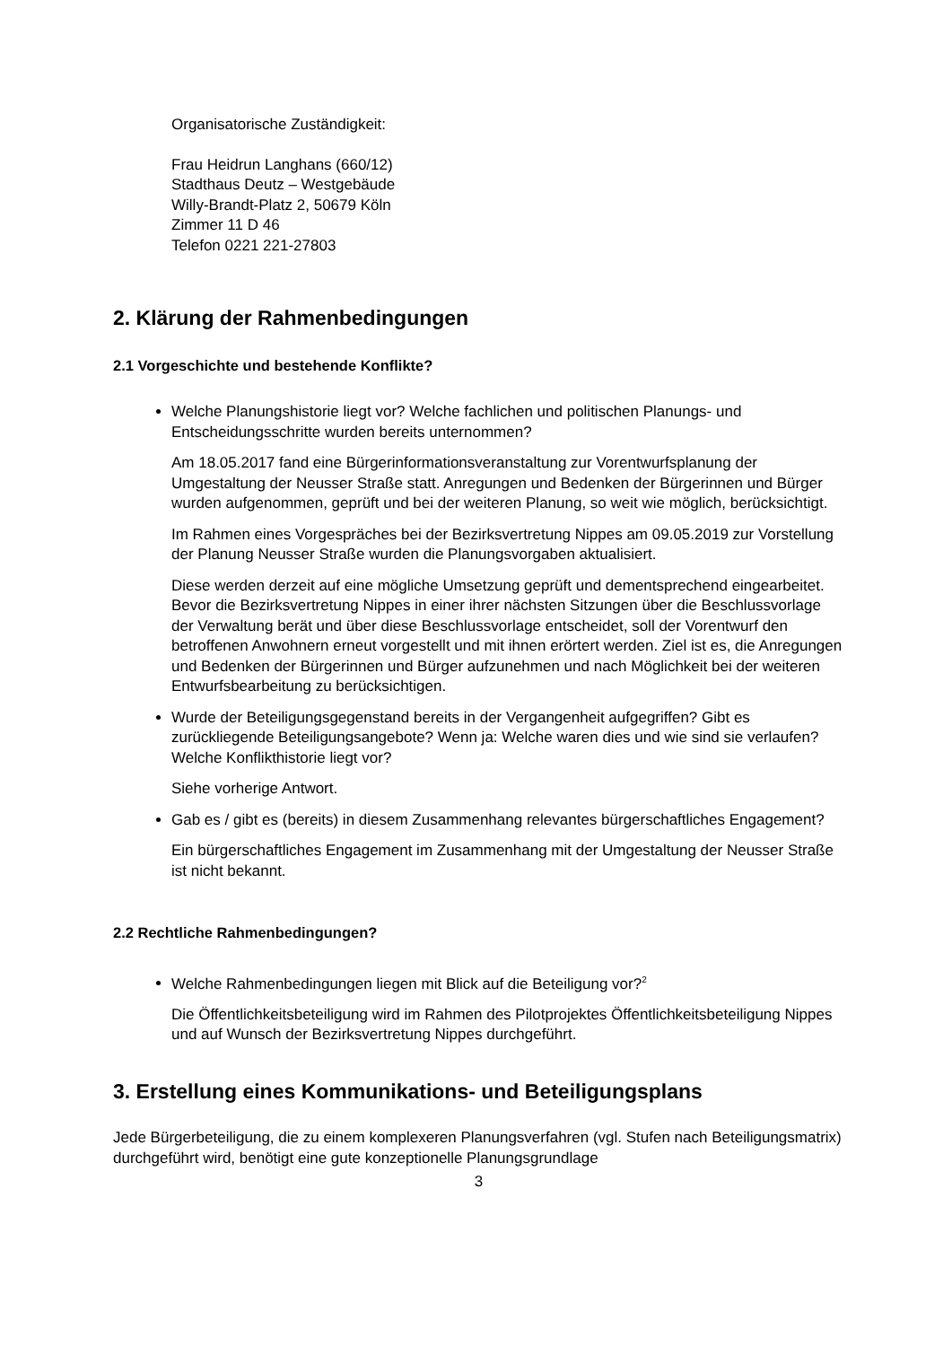Organisatorische Zuständigkeit:
Frau Heidrun Langhans (660/12)
Stadthaus Deutz – Westgebäude
Willy-Brandt-Platz 2, 50679 Köln
Zimmer 11 D 46
Telefon 0221 221-27803
2. Klärung der Rahmenbedingungen
2.1 Vorgeschichte und bestehende Konflikte?
Welche Planungshistorie liegt vor? Welche fachlichen und politischen Planungs- und Entscheidungsschritte wurden bereits unternommen?
Am 18.05.2017 fand eine Bürgerinformationsveranstaltung zur Vorentwurfsplanung der Umgestaltung der Neusser Straße statt. Anregungen und Bedenken der Bürgerinnen und Bürger wurden aufgenommen, geprüft und bei der weiteren Planung, so weit wie möglich, berücksichtigt.
Im Rahmen eines Vorgespräches bei der Bezirksvertretung Nippes am 09.05.2019 zur Vorstellung der Planung Neusser Straße wurden die Planungsvorgaben aktualisiert.
Diese werden derzeit auf eine mögliche Umsetzung geprüft und dementsprechend eingearbeitet. Bevor die Bezirksvertretung Nippes in einer ihrer nächsten Sitzungen über die Beschlussvorlage der Verwaltung berät und über diese Beschlussvorlage entscheidet, soll der Vorentwurf den betroffenen Anwohnern erneut vorgestellt und mit ihnen erörtert werden. Ziel ist es, die Anregungen und Bedenken der Bürgerinnen und Bürger aufzunehmen und nach Möglichkeit bei der weiteren Entwurfsbearbeitung zu berücksichtigen.
Wurde der Beteiligungsgegenstand bereits in der Vergangenheit aufgegriffen? Gibt es zurückliegende Beteiligungsangebote? Wenn ja: Welche waren dies und wie sind sie verlaufen? Welche Konflikthistorie liegt vor?
Siehe vorherige Antwort.
Gab es / gibt es (bereits) in diesem Zusammenhang relevantes bürgerschaftliches Engagement?
Ein bürgerschaftliches Engagement im Zusammenhang mit der Umgestaltung der Neusser Straße ist nicht bekannt.
2.2 Rechtliche Rahmenbedingungen?
Welche Rahmenbedingungen liegen mit Blick auf die Beteiligung vor?<sup>2</sup>
Die Öffentlichkeitsbeteiligung wird im Rahmen des Pilotprojektes Öffentlichkeitsbeteiligung Nippes und auf Wunsch der Bezirksvertretung Nippes durchgeführt.
3. Erstellung eines Kommunikations- und Beteiligungsplans
Jede Bürgerbeteiligung, die zu einem komplexeren Planungsverfahren (vgl. Stufen nach Beteiligungsmatrix) durchgeführt wird, benötigt eine gute konzeptionelle Planungsgrundlage
3